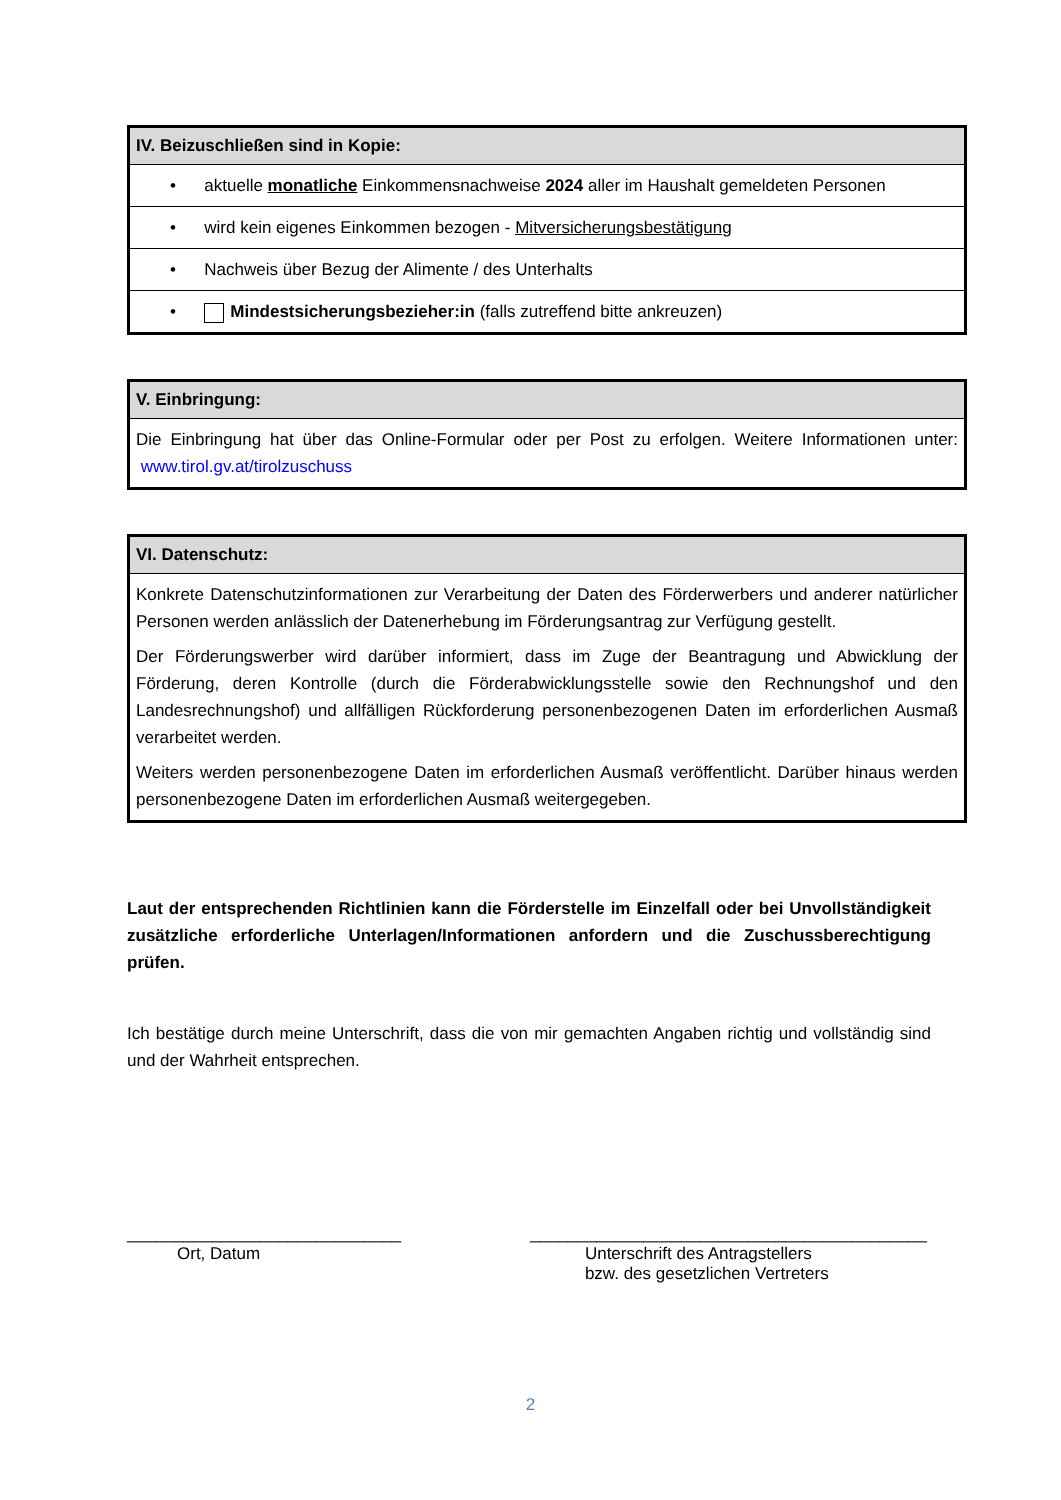| IV. Beizuschließen sind in Kopie: |
| --- |
| • aktuelle monatliche Einkommensnachweise 2024 aller im Haushalt gemeldeten Personen |
| • wird kein eigenes Einkommen bezogen - Mitversicherungsbestätigung |
| • Nachweis über Bezug der Alimente / des Unterhalts |
| • Mindestsicherungsbezieher:in (falls zutreffend bitte ankreuzen) |
| V. Einbringung: |
| --- |
| Die Einbringung hat über das Online-Formular oder per Post zu erfolgen. Weitere Informationen unter: www.tirol.gv.at/tirolzuschuss |
| VI. Datenschutz: |
| --- |
| Konkrete Datenschutzinformationen zur Verarbeitung der Daten des Förderwerbers und anderer natürlicher Personen werden anlässlich der Datenerhebung im Förderungsantrag zur Verfügung gestellt. Der Förderungswerber wird darüber informiert, dass im Zuge der Beantragung und Abwicklung der Förderung, deren Kontrolle (durch die Förderabwicklungsstelle sowie den Rechnungshof und den Landesrechnungshof) und allfälligen Rückforderung personenbezogenen Daten im erforderlichen Ausmaß verarbeitet werden. Weiters werden personenbezogene Daten im erforderlichen Ausmaß veröffentlicht. Darüber hinaus werden personenbezogene Daten im erforderlichen Ausmaß weitergegeben. |
Laut der entsprechenden Richtlinien kann die Förderstelle im Einzelfall oder bei Unvollständigkeit zusätzliche erforderliche Unterlagen/Informationen anfordern und die Zuschussberechtigung prüfen.
Ich bestätige durch meine Unterschrift, dass die von mir gemachten Angaben richtig und vollständig sind und der Wahrheit entsprechen.
_____________________________
Ort, Datum
__________________________________________
Unterschrift des Antragstellers
bzw. des gesetzlichen Vertreters
2